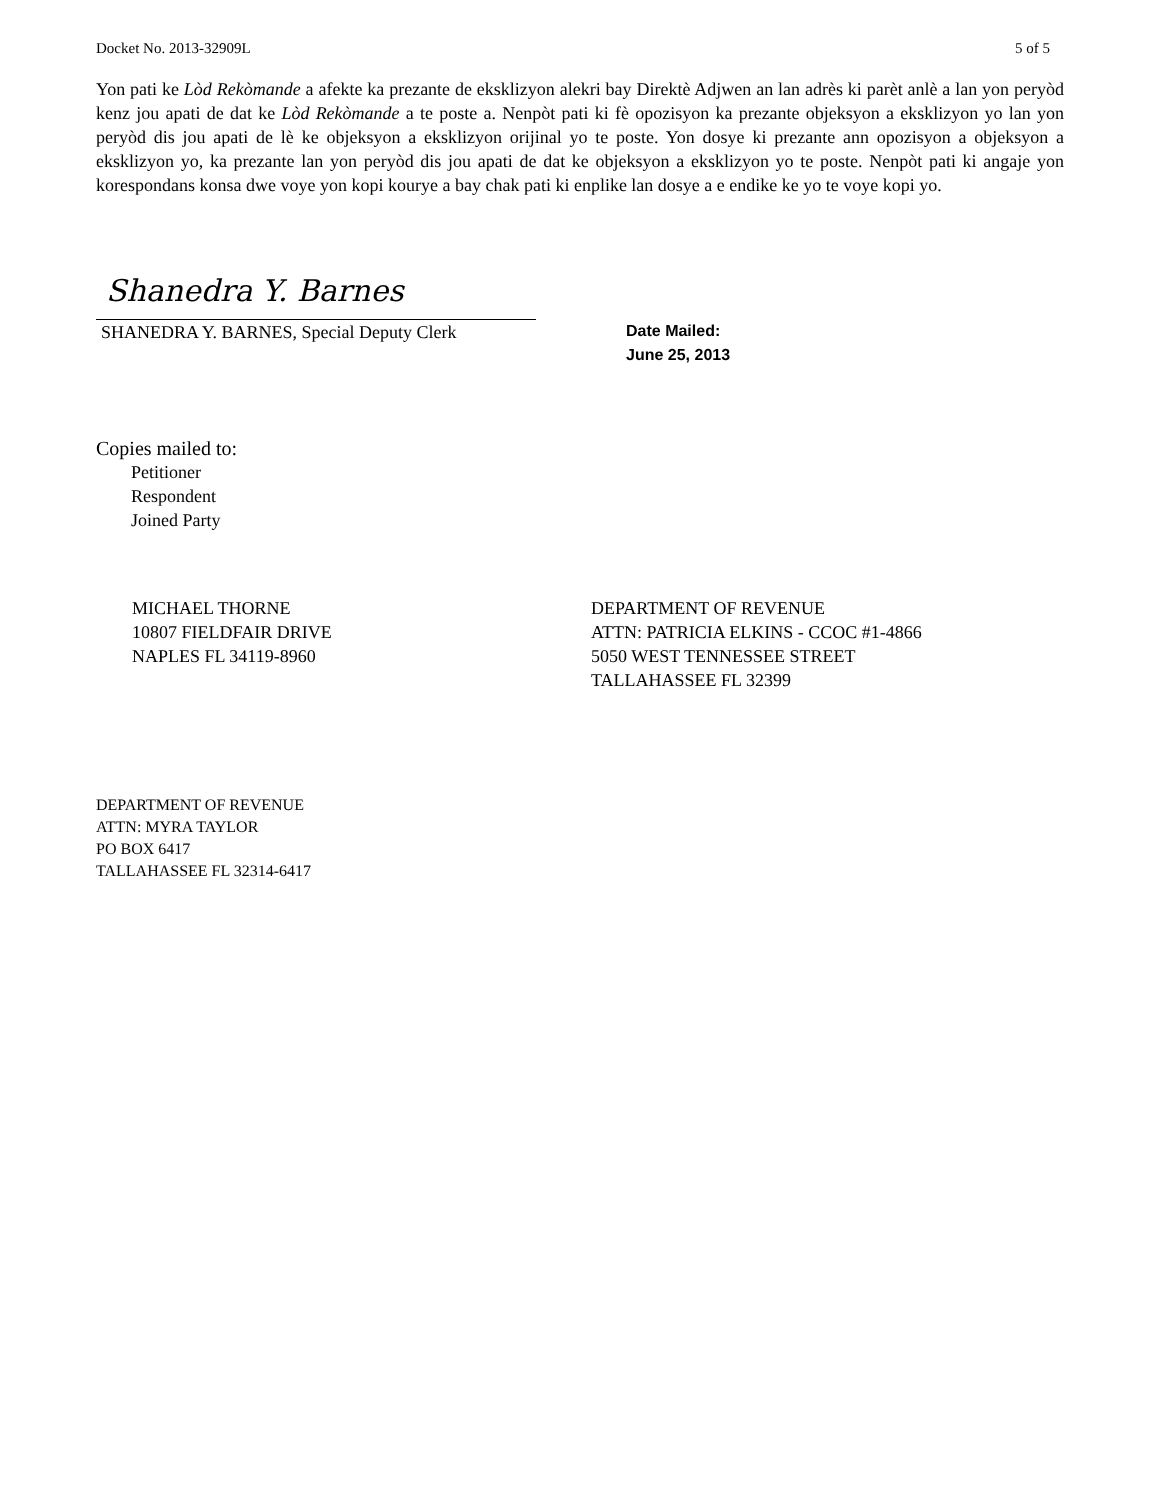Docket No. 2013-32909L 5 of 5
Yon pati ke Lòd Rekòmande a afekte ka prezante de eksklizyon alekri bay Direktè Adjwen an lan adrès ki parèt anlè a lan yon peryòd kenz jou apati de dat ke Lòd Rekòmande a te poste a. Nenpòt pati ki fè opozisyon ka prezante objeksyon a eksklizyon yo lan yon peryòd dis jou apati de lè ke objeksyon a eksklizyon orijinal yo te poste. Yon dosye ki prezante ann opozisyon a objeksyon a eksklizyon yo, ka prezante lan yon peryòd dis jou apati de dat ke objeksyon a eksklizyon yo te poste. Nenpòt pati ki angaje yon korespondans konsa dwe voye yon kopi kourye a bay chak pati ki enplike lan dosye a e endike ke yo te voye kopi yo.
Shanedra Y. Barnes
SHANEDRA Y. BARNES, Special Deputy Clerk
Date Mailed:
June 25, 2013
Copies mailed to:
Petitioner
Respondent
Joined Party
MICHAEL THORNE
10807 FIELDFAIR DRIVE
NAPLES FL 34119-8960
DEPARTMENT OF REVENUE
ATTN: PATRICIA ELKINS - CCOC #1-4866
5050 WEST TENNESSEE STREET
TALLAHASSEE FL 32399
DEPARTMENT OF REVENUE
ATTN: MYRA TAYLOR
PO BOX 6417
TALLAHASSEE FL 32314-6417